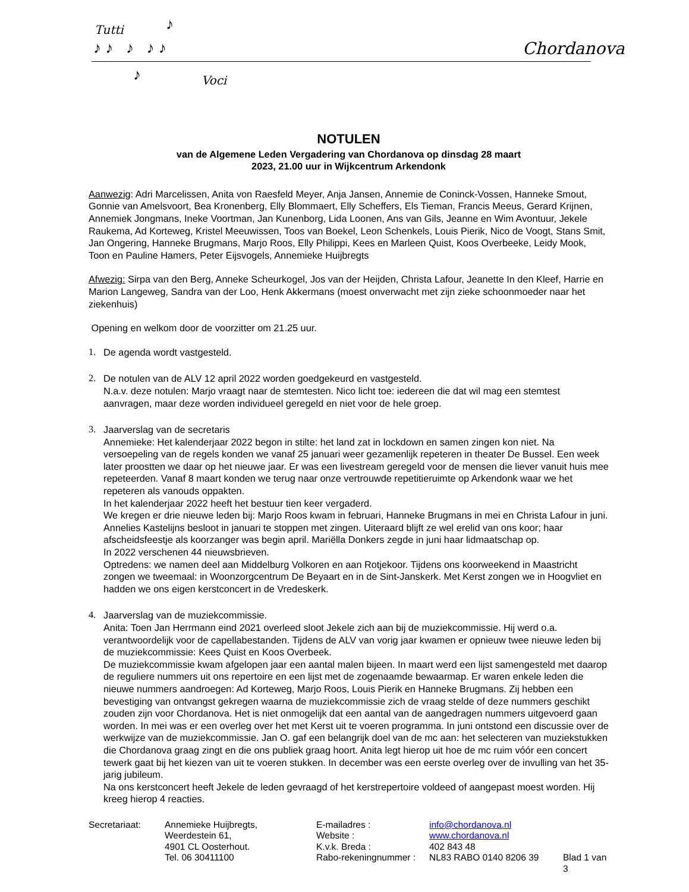Tutti ♪
♪ ♪ ♪ ♪ ♪ Chordanova
♪ Voci
NOTULEN
van de Algemene Leden Vergadering van Chordanova op dinsdag 28 maart
2023, 21.00 uur in Wijkcentrum Arkendonk
Aanwezig: Adri Marcelissen, Anita von Raesfeld Meyer, Anja Jansen, Annemie de Coninck-Vossen, Hanneke Smout, Gonnie van Amelsvoort, Bea Kronenberg, Elly Blommaert, Elly Scheffers, Els Tieman, Francis Meeus, Gerard Krijnen, Annemiek Jongmans, Ineke Voortman, Jan Kunenborg, Lida Loonen, Ans van Gils, Jeanne en Wim Avontuur, Jekele Raukema, Ad Korteweg, Kristel Meeuwissen, Toos van Boekel, Leon Schenkels, Louis Pierik, Nico de Voogt, Stans Smit, Jan Ongering, Hanneke Brugmans, Marjo Roos, Elly Philippi, Kees en Marleen Quist, Koos Overbeeke, Leidy Mook, Toon en Pauline Hamers, Peter Eijsvogels, Annemieke Huijbregts
Afwezig: Sirpa van den Berg, Anneke Scheurkogel, Jos van der Heijden, Christa Lafour, Jeanette In den Kleef, Harrie en Marion Langeweg, Sandra van der Loo, Henk Akkermans (moest onverwacht met zijn zieke schoonmoeder naar het ziekenhuis)
Opening en welkom door de voorzitter om 21.25 uur.
1. De agenda wordt vastgesteld.
2. De notulen van de ALV 12 april 2022 worden goedgekeurd en vastgesteld.
N.a.v. deze notulen: Marjo vraagt naar de stemtesten. Nico licht toe: iedereen die dat wil mag een stemtest aanvragen, maar deze worden individueel geregeld en niet voor de hele groep.
3. Jaarverslag van de secretaris
Annemieke: Het kalenderjaar 2022 begon in stilte: het land zat in lockdown en samen zingen kon niet. Na versoepeling van de regels konden we vanaf 25 januari weer gezamenlijk repeteren in theater De Bussel. Een week later proostten we daar op het nieuwe jaar. Er was een livestream geregeld voor de mensen die liever vanuit huis mee repeteerden. Vanaf 8 maart konden we terug naar onze vertrouwde repetitieruimte op Arkendonk waar we het repeteren als vanouds oppakten.
In het kalenderjaar 2022 heeft het bestuur tien keer vergaderd.
We kregen er drie nieuwe leden bij: Marjo Roos kwam in februari, Hanneke Brugmans in mei en Christa Lafour in juni. Annelies Kastelijns besloot in januari te stoppen met zingen. Uiteraard blijft ze wel erelid van ons koor; haar afscheidsfeestje als koorzanger was begin april. Mariëlla Donkers zegde in juni haar lidmaatschap op.
In 2022 verschenen 44 nieuwsbrieven.
Optredens: we namen deel aan Middelburg Volkoren en aan Rotjekoor. Tijdens ons koorweekend in Maastricht zongen we tweemaal: in Woonzorgcentrum De Beyaart en in de Sint-Janskerk. Met Kerst zongen we in Hoogvliet en hadden we ons eigen kerstconcert in de Vredeskerk.
4. Jaarverslag van de muziekcommissie.
Anita: Toen Jan Herrmann eind 2021 overleed sloot Jekele zich aan bij de muziekcommissie. Hij werd o.a. verantwoordelijk voor de capellabestanden. Tijdens de ALV van vorig jaar kwamen er opnieuw twee nieuwe leden bij de muziekcommissie: Kees Quist en Koos Overbeek.
De muziekcommissie kwam afgelopen jaar een aantal malen bijeen. In maart werd een lijst samengesteld met daarop de reguliere nummers uit ons repertoire en een lijst met de zogenaamde bewaarmap. Er waren enkele leden die nieuwe nummers aandroegen: Ad Korteweg, Marjo Roos, Louis Pierik en Hanneke Brugmans. Zij hebben een bevestiging van ontvangst gekregen waarna de muziekcommissie zich de vraag stelde of deze nummers geschikt zouden zijn voor Chordanova. Het is niet onmogelijk dat een aantal van de aangedragen nummers uitgevoerd gaan worden. In mei was er een overleg over het met Kerst uit te voeren programma. In juni ontstond een discussie over de werkwijze van de muziekcommissie. Jan O. gaf een belangrijk doel van de mc aan: het selecteren van muziekstukken die Chordanova graag zingt en die ons publiek graag hoort. Anita legt hierop uit hoe de mc ruim vóór een concert tewerk gaat bij het kiezen van uit te voeren stukken. In december was een eerste overleg over de invulling van het 35-jarig jubileum.
Na ons kerstconcert heeft Jekele de leden gevraagd of het kerstrepertoire voldeed of aangepast moest worden. Hij kreeg hierop 4 reacties.
| Secretariaat: | Annemieke Huijbregts, | E-mailadres : | info@chordanova.nl | |
| | Weerdestein 61, | Website : | www.chordanova.nl | |
| | 4901 CL Oosterhout. | K.v.k. Breda : | 402 843 48 | |
| | Tel. 06 30411100 | Rabo-rekeningnummer : | NL83 RABO 0140 8206 39 | Blad 1 van 3 |